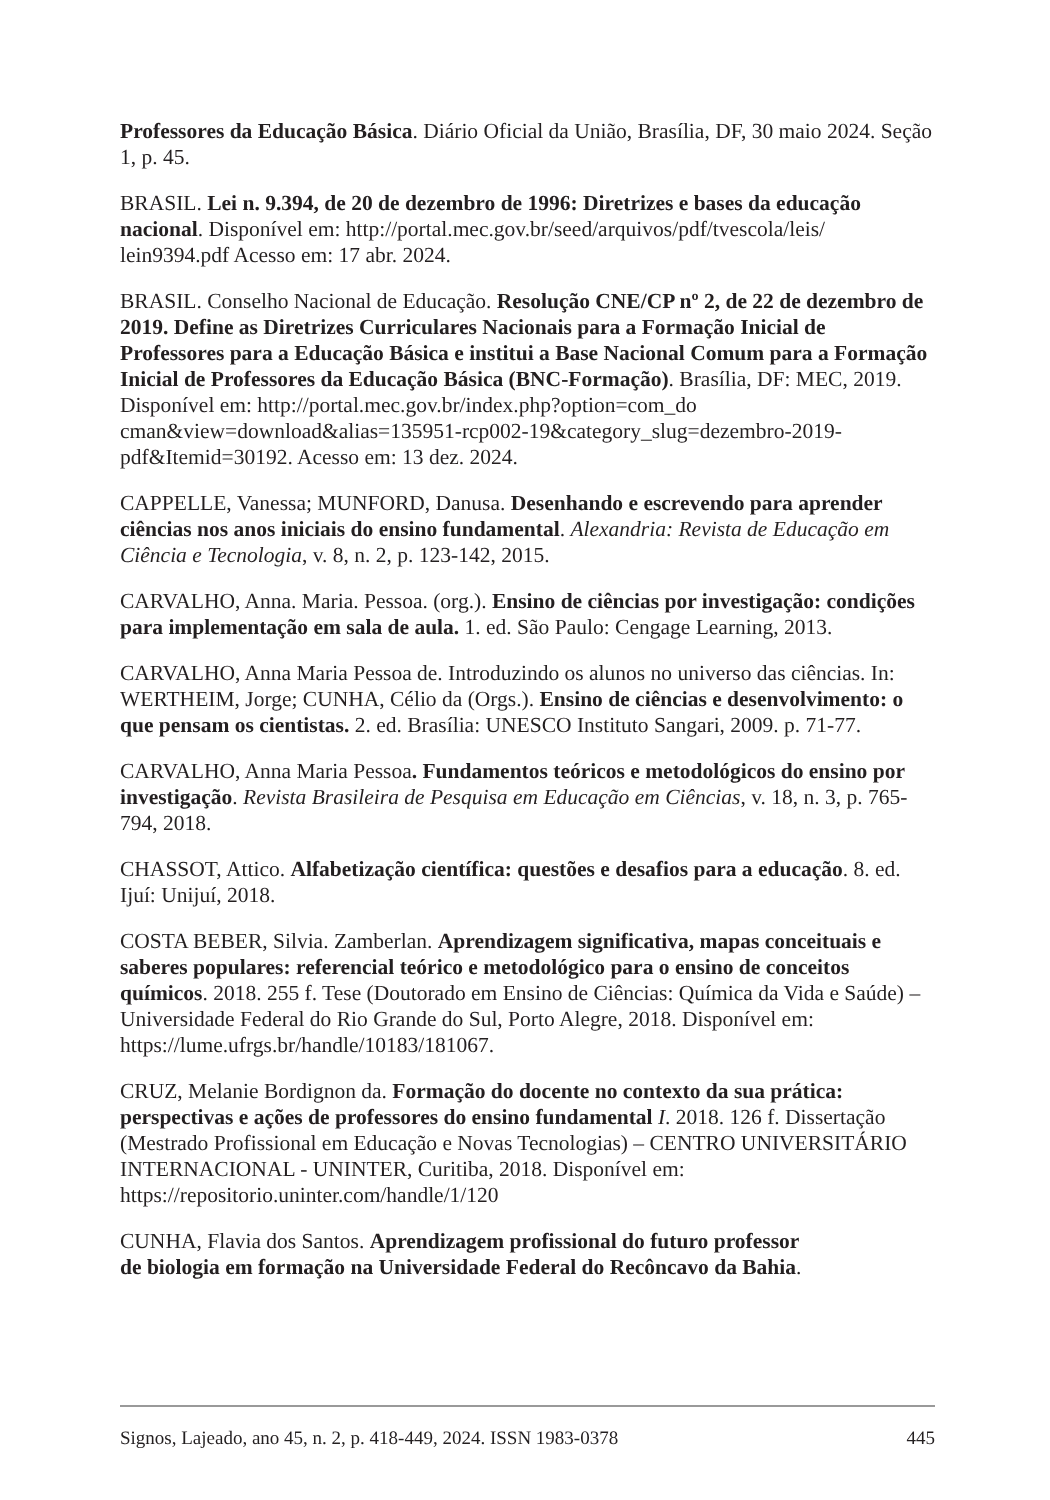Professores da Educação Básica. Diário Oficial da União, Brasília, DF, 30 maio 2024. Seção 1, p. 45.
BRASIL. Lei n. 9.394, de 20 de dezembro de 1996: Diretrizes e bases da educação nacional. Disponível em: http://portal.mec.gov.br/seed/arquivos/pdf/tvescola/leis/ lein9394.pdf Acesso em: 17 abr. 2024.
BRASIL. Conselho Nacional de Educação. Resolução CNE/CP nº 2, de 22 de dezembro de 2019. Define as Diretrizes Curriculares Nacionais para a Formação Inicial de Professores para a Educação Básica e institui a Base Nacional Comum para a Formação Inicial de Professores da Educação Básica (BNC-Formação). Brasília, DF: MEC, 2019. Disponível em: http://portal.mec.gov.br/index.php?option=com_do cman&view=download&alias=135951-rcp002-19&category_slug=dezembro-2019-pdf&Itemid=30192. Acesso em: 13 dez. 2024.
CAPPELLE, Vanessa; MUNFORD, Danusa. Desenhando e escrevendo para aprender ciências nos anos iniciais do ensino fundamental. Alexandria: Revista de Educação em Ciência e Tecnologia, v. 8, n. 2, p. 123-142, 2015.
CARVALHO, Anna. Maria. Pessoa. (org.). Ensino de ciências por investigação: condições para implementação em sala de aula. 1. ed. São Paulo: Cengage Learning, 2013.
CARVALHO, Anna Maria Pessoa de. Introduzindo os alunos no universo das ciências. In: WERTHEIM, Jorge; CUNHA, Célio da (Orgs.). Ensino de ciências e desenvolvimento: o que pensam os cientistas. 2. ed. Brasília: UNESCO Instituto Sangari, 2009. p. 71-77.
CARVALHO, Anna Maria Pessoa. Fundamentos teóricos e metodológicos do ensino por investigação. Revista Brasileira de Pesquisa em Educação em Ciências, v. 18, n. 3, p. 765-794, 2018.
CHASSOT, Attico. Alfabetização científica: questões e desafios para a educação. 8. ed. Ijuí: Unijuí, 2018.
COSTA BEBER, Silvia. Zamberlan. Aprendizagem significativa, mapas conceituais e saberes populares: referencial teórico e metodológico para o ensino de conceitos químicos. 2018. 255 f. Tese (Doutorado em Ensino de Ciências: Química da Vida e Saúde) – Universidade Federal do Rio Grande do Sul, Porto Alegre, 2018. Disponível em: https://lume.ufrgs.br/handle/10183/181067.
CRUZ, Melanie Bordignon da. Formação do docente no contexto da sua prática: perspectivas e ações de professores do ensino fundamental I. 2018. 126 f. Dissertação (Mestrado Profissional em Educação e Novas Tecnologias) – CENTRO UNIVERSITÁRIO INTERNACIONAL - UNINTER, Curitiba, 2018. Disponível em: https://repositorio.uninter.com/handle/1/120
CUNHA, Flavia dos Santos. Aprendizagem profissional do futuro professor
de biologia em formação na Universidade Federal do Recôncavo da Bahia.
Signos, Lajeado, ano 45, n. 2, p. 418-449, 2024. ISSN 1983-0378 445